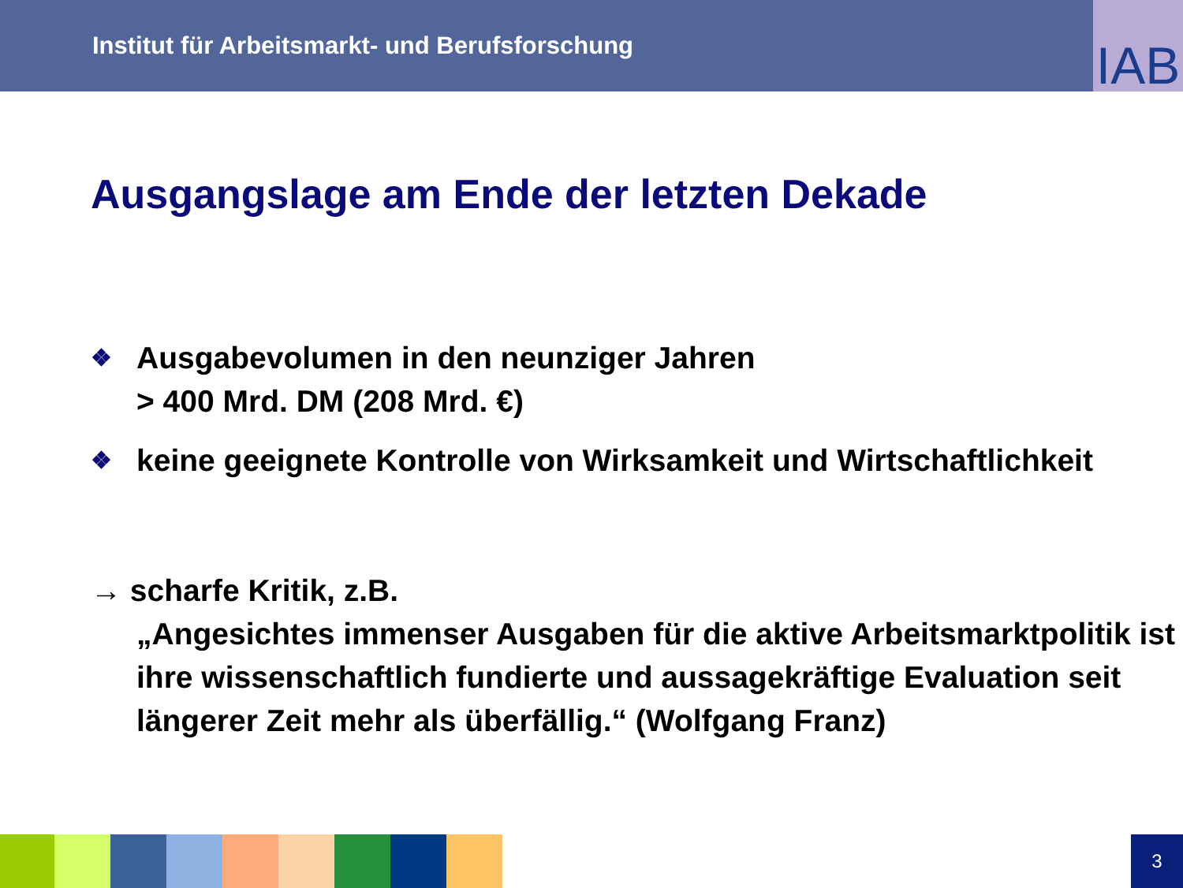Institut für Arbeitsmarkt- und Berufsforschung
IAB
Ausgangslage am Ende der letzten Dekade
❖ Ausgabevolumen in den neunziger Jahren
> 400 Mrd. DM (208 Mrd. €)
❖ keine geeignete Kontrolle von Wirksamkeit und Wirtschaftlichkeit
→ scharfe Kritik, z.B.
„Angesichtes immenser Ausgaben für die aktive Arbeitsmarktpolitik ist ihre wissenschaftlich fundierte und aussagekräftige Evaluation seit längerer Zeit mehr als überfällig.“ (Wolfgang Franz)
3